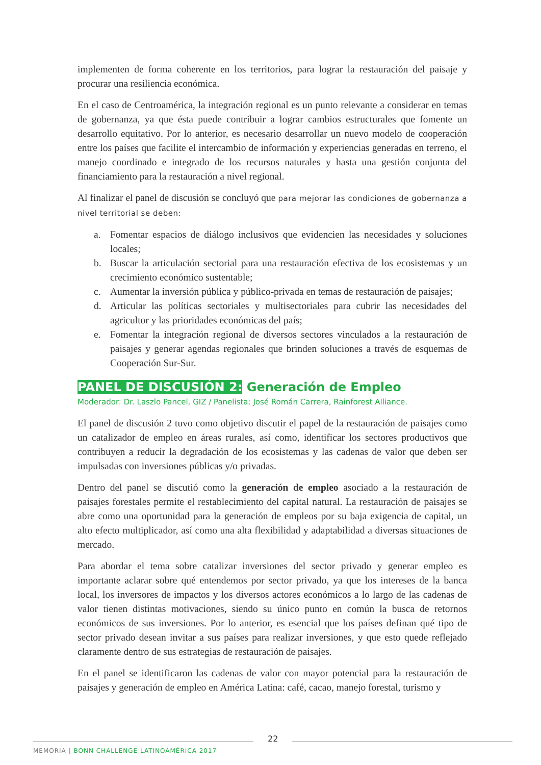implementen de forma coherente en los territorios, para lograr la restauración del paisaje y procurar una resiliencia económica.
En el caso de Centroamérica, la integración regional es un punto relevante a considerar en temas de gobernanza, ya que ésta puede contribuir a lograr cambios estructurales que fomente un desarrollo equitativo. Por lo anterior, es necesario desarrollar un nuevo modelo de cooperación entre los países que facilite el intercambio de información y experiencias generadas en terreno, el manejo coordinado e integrado de los recursos naturales y hasta una gestión conjunta del financiamiento para la restauración a nivel regional.
Al finalizar el panel de discusión se concluyó que para mejorar las condiciones de gobernanza a nivel territorial se deben:
a. Fomentar espacios de diálogo inclusivos que evidencien las necesidades y soluciones locales;
b. Buscar la articulación sectorial para una restauración efectiva de los ecosistemas y un crecimiento económico sustentable;
c. Aumentar la inversión pública y público-privada en temas de restauración de paisajes;
d. Articular las políticas sectoriales y multisectoriales para cubrir las necesidades del agricultor y las prioridades económicas del país;
e. Fomentar la integración regional de diversos sectores vinculados a la restauración de paisajes y generar agendas regionales que brinden soluciones a través de esquemas de Cooperación Sur-Sur.
PANEL DE DISCUSIÓN 2: Generación de Empleo
Moderador: Dr. Laszlo Pancel, GIZ / Panelista: José Román Carrera, Rainforest Alliance.
El panel de discusión 2 tuvo como objetivo discutir el papel de la restauración de paisajes como un catalizador de empleo en áreas rurales, así como, identificar los sectores productivos que contribuyen a reducir la degradación de los ecosistemas y las cadenas de valor que deben ser impulsadas con inversiones públicas y/o privadas.
Dentro del panel se discutió como la generación de empleo asociado a la restauración de paisajes forestales permite el restablecimiento del capital natural. La restauración de paisajes se abre como una oportunidad para la generación de empleos por su baja exigencia de capital, un alto efecto multiplicador, así como una alta flexibilidad y adaptabilidad a diversas situaciones de mercado.
Para abordar el tema sobre catalizar inversiones del sector privado y generar empleo es importante aclarar sobre qué entendemos por sector privado, ya que los intereses de la banca local, los inversores de impactos y los diversos actores económicos a lo largo de las cadenas de valor tienen distintas motivaciones, siendo su único punto en común la busca de retornos económicos de sus inversiones. Por lo anterior, es esencial que los países definan qué tipo de sector privado desean invitar a sus países para realizar inversiones, y que esto quede reflejado claramente dentro de sus estrategias de restauración de paisajes.
En el panel se identificaron las cadenas de valor con mayor potencial para la restauración de paisajes y generación de empleo en América Latina: café, cacao, manejo forestal, turismo y
22
MEMORIA | BONN CHALLENGE LATINOAMÉRICA 2017